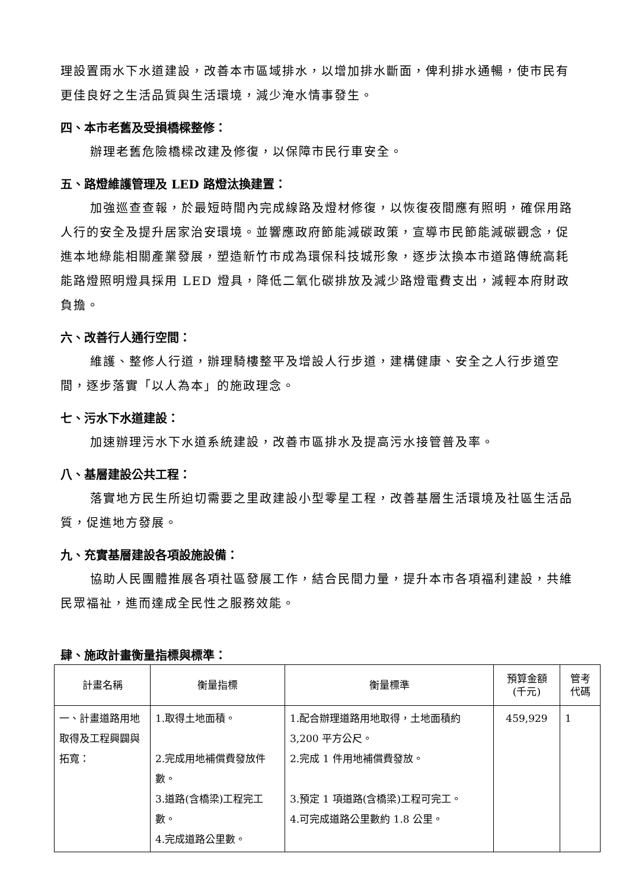理設置雨水下水道建設，改善本市區域排水，以增加排水斷面，俾利排水通暢，使市民有更佳良好之生活品質與生活環境，減少淹水情事發生。
四、本市老舊及受損橋樑整修：
辦理老舊危險橋樑改建及修復，以保障市民行車安全。
五、路燈維護管理及 LED 路燈汰換建置：
加強巡查查報，於最短時間內完成線路及燈材修復，以恢復夜間應有照明，確保用路人行的安全及提升居家治安環境。並響應政府節能減碳政策，宣導市民節能減碳觀念，促進本地綠能相關產業發展，塑造新竹市成為環保科技城形象，逐步汰換本市道路傳統高耗能路燈照明燈具採用 LED 燈具，降低二氧化碳排放及減少路燈電費支出，減輕本府財政負擔。
六、改善行人通行空間：
維護、整修人行道，辦理騎樓整平及增設人行步道，建構健康、安全之人行步道空間，逐步落實「以人為本」的施政理念。
七、污水下水道建設：
加速辦理污水下水道系統建設，改善市區排水及提高污水接管普及率。
八、基層建設公共工程：
落實地方民生所迫切需要之里政建設小型零星工程，改善基層生活環境及社區生活品質，促進地方發展。
九、充實基層建設各項設施設備：
協助人民團體推展各項社區發展工作，結合民間力量，提升本市各項福利建設，共維民眾福祉，進而達成全民性之服務效能。
肆、施政計畫衡量指標與標準：
| 計畫名稱 | 衡量指標 | 衡量標準 | 預算金額 (千元) | 管考 代碼 |
| --- | --- | --- | --- | --- |
| 一、計畫道路用地取得及工程興闢與拓寬： | 1.取得土地面積。 2.完成用地補償費發放件數。 3.道路(含橋梁)工程完工數。 4.完成道路公里數。 | 1.配合辦理道路用地取得，土地面積約 3,200 平方公尺。 2.完成 1 件用地補償費發放。 3.預定 1 項道路(含橋梁)工程可完工。 4.可完成道路公里數約 1.8 公里。 | 459,929 | 1 |